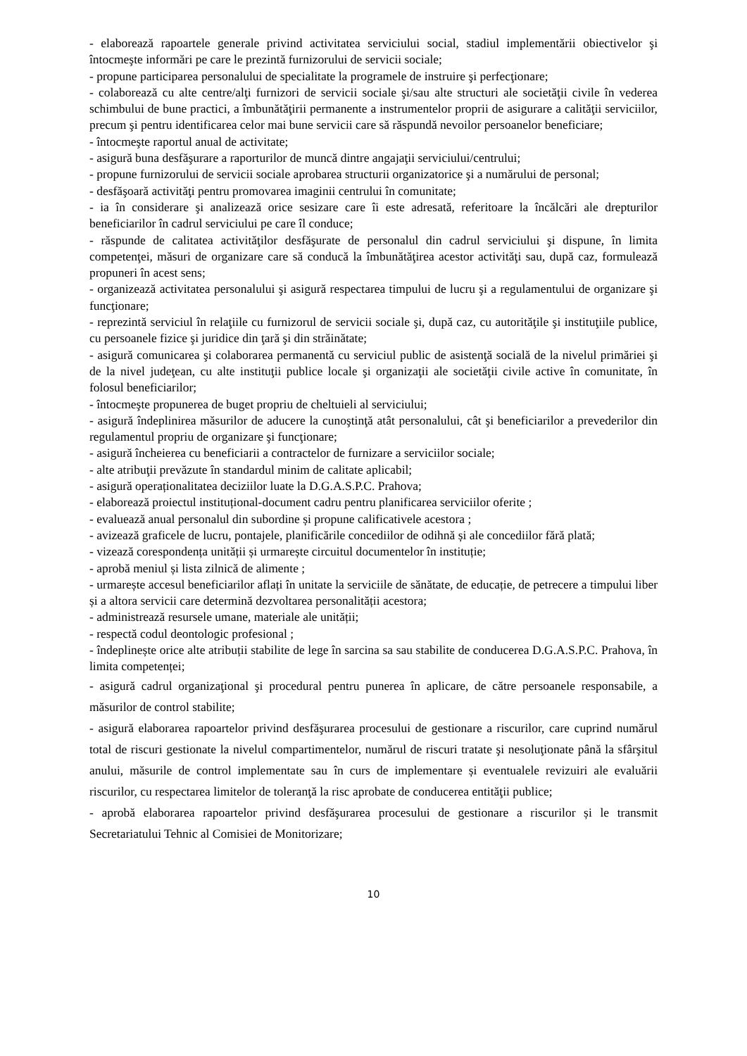- elaborează rapoartele generale privind activitatea serviciului social, stadiul implementării obiectivelor şi întocmeşte informări pe care le prezintă furnizorului de servicii sociale;
- propune participarea personalului de specialitate la programele de instruire şi perfecţionare;
- colaborează cu alte centre/alţi furnizori de servicii sociale şi/sau alte structuri ale societăţii civile în vederea schimbului de bune practici, a îmbunătăţirii permanente a instrumentelor proprii de asigurare a calităţii serviciilor, precum şi pentru identificarea celor mai bune servicii care să răspundă nevoilor persoanelor beneficiare;
- întocmeşte raportul anual de activitate;
- asigură buna desfăşurare a raporturilor de muncă dintre angajaţii serviciului/centrului;
- propune furnizorului de servicii sociale aprobarea structurii organizatorice şi a numărului de personal;
- desfăşoară activităţi pentru promovarea imaginii centrului în comunitate;
- ia în considerare şi analizează orice sesizare care îi este adresată, referitoare la încălcări ale drepturilor beneficiarilor în cadrul serviciului pe care îl conduce;
- răspunde de calitatea activităţilor desfăşurate de personalul din cadrul serviciului şi dispune, în limita competenţei, măsuri de organizare care să conducă la îmbunătăţirea acestor activităţi sau, după caz, formulează propuneri în acest sens;
- organizează activitatea personalului şi asigură respectarea timpului de lucru şi a regulamentului de organizare şi funcţionare;
- reprezintă serviciul în relaţiile cu furnizorul de servicii sociale şi, după caz, cu autorităţile şi instituţiile publice, cu persoanele fizice şi juridice din ţară şi din străinătate;
- asigură comunicarea şi colaborarea permanentă cu serviciul public de asistenţă socială de la nivelul primăriei şi de la nivel judeţean, cu alte instituţii publice locale şi organizaţii ale societăţii civile active în comunitate, în folosul beneficiarilor;
- întocmeşte propunerea de buget propriu de cheltuieli al serviciului;
- asigură îndeplinirea măsurilor de aducere la cunoştinţă atât personalului, cât şi beneficiarilor a prevederilor din regulamentul propriu de organizare şi funcţionare;
- asigură încheierea cu beneficiarii a contractelor de furnizare a serviciilor sociale;
- alte atribuţii prevăzute în standardul minim de calitate aplicabil;
- asigură operaționalitatea deciziilor luate la D.G.A.S.P.C. Prahova;
- elaborează proiectul instituțional-document cadru pentru planificarea serviciilor oferite ;
- evaluează anual personalul din subordine și propune calificativele acestora ;
- avizează graficele de lucru, pontajele, planificările concediilor de odihnă și ale concediilor fără plată;
- vizează corespondența unității și urmarește circuitul documentelor în instituție;
- aprobă meniul și lista zilnică de alimente ;
- urmarește accesul beneficiarilor aflați în unitate la serviciile de sănătate, de educație, de petrecere a timpului liber și a altora servicii care determină dezvoltarea personalității acestora;
- administrează resursele umane, materiale ale unității;
- respectă codul deontologic profesional ;
- îndeplinește orice alte atribuții stabilite de lege în sarcina sa sau stabilite de conducerea D.G.A.S.P.C. Prahova, în limita competenței;
- asigură cadrul organizaţional şi procedural pentru punerea în aplicare, de către persoanele responsabile, a măsurilor de control stabilite;
- asigură elaborarea rapoartelor privind desfăşurarea procesului de gestionare a riscurilor, care cuprind numărul total de riscuri gestionate la nivelul compartimentelor, numărul de riscuri tratate şi nesoluţionate până la sfârşitul anului, măsurile de control implementate sau în curs de implementare și eventualele revizuiri ale evaluării riscurilor, cu respectarea limitelor de toleranţă la risc aprobate de conducerea entităţii publice;
- aprobă elaborarea rapoartelor privind desfăşurarea procesului de gestionare a riscurilor și le transmit Secretariatului Tehnic al Comisiei de Monitorizare;
10